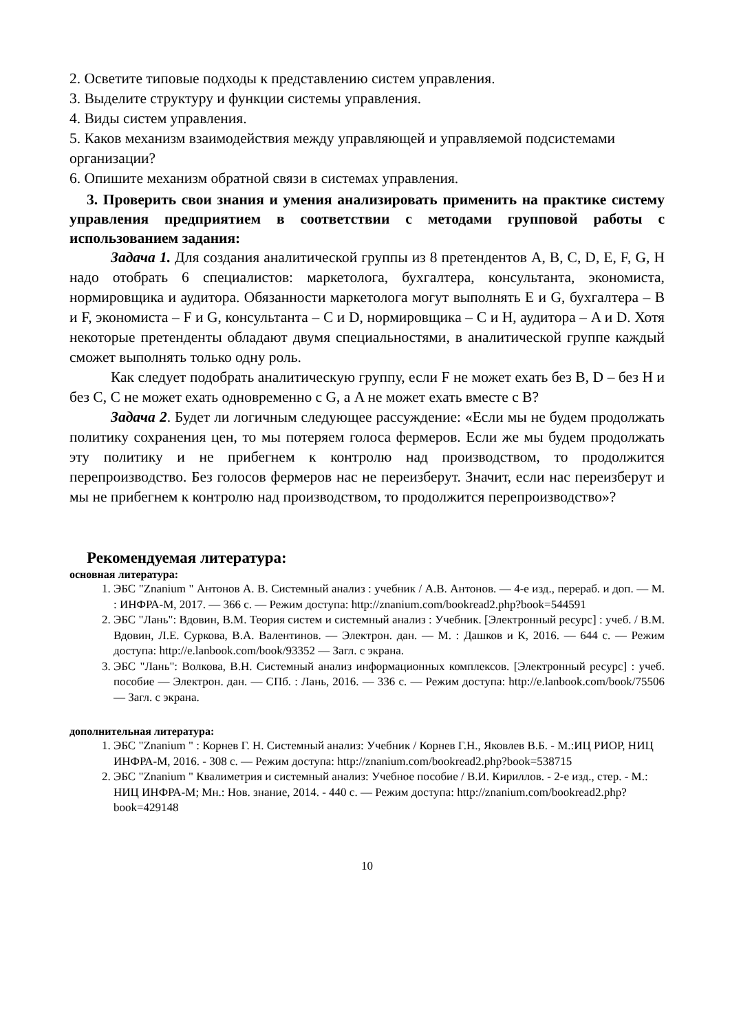2. Осветите типовые подходы к представлению систем управления.
3. Выделите структуру и функции системы управления.
4. Виды систем управления.
5. Каков механизм взаимодействия между управляющей и управляемой подсистемами организации?
6. Опишите механизм обратной связи в системах управления.
3. Проверить свои знания и умения анализировать применить на практике систему управления предприятием в соответствии с методами групповой работы с использованием задания:
Задача 1. Для создания аналитической группы из 8 претендентов A, B, C, D, E, F, G, H надо отобрать 6 специалистов: маркетолога, бухгалтера, консультанта, экономиста, нормировщика и аудитора. Обязанности маркетолога могут выполнять E и G, бухгалтера – B и F, экономиста – F и G, консультанта – C и D, нормировщика – C и H, аудитора – A и D. Хотя некоторые претенденты обладают двумя специальностями, в аналитической группе каждый сможет выполнять только одну роль.
Как следует подобрать аналитическую группу, если F не может ехать без B, D – без H и без C, C не может ехать одновременно с G, а A не может ехать вместе с B?
Задача 2. Будет ли логичным следующее рассуждение: «Если мы не будем продолжать политику сохранения цен, то мы потеряем голоса фермеров. Если же мы будем продолжать эту политику и не прибегнем к контролю над производством, то продолжится перепроизводство. Без голосов фермеров нас не переизберут. Значит, если нас переизберут и мы не прибегнем к контролю над производством, то продолжится перепроизводство»?
Рекомендуемая литература:
основная литература:
1. ЭБС "Znanium " Антонов А. В. Системный анализ : учебник / А.В. Антонов. — 4-е изд., перераб. и доп. — М. : ИНФРА-М, 2017. — 366 с. — Режим доступа: http://znanium.com/bookread2.php?book=544591
2. ЭБС "Лань": Вдовин, В.М. Теория систем и системный анализ : Учебник. [Электронный ресурс] : учеб. / В.М. Вдовин, Л.Е. Суркова, В.А. Валентинов. — Электрон. дан. — М. : Дашков и К, 2016. — 644 с. — Режим доступа: http://e.lanbook.com/book/93352 — Загл. с экрана.
3. ЭБС "Лань": Волкова, В.Н. Системный анализ информационных комплексов. [Электронный ресурс] : учеб. пособие — Электрон. дан. — СПб. : Лань, 2016. — 336 с. — Режим доступа: http://e.lanbook.com/book/75506 — Загл. с экрана.
дополнительная литература:
1. ЭБС "Znanium " : Корнев Г. Н. Системный анализ: Учебник / Корнев Г.Н., Яковлев В.Б. - М.:ИЦ РИОР, НИЦ ИНФРА-М, 2016. - 308 с. — Режим доступа: http://znanium.com/bookread2.php?book=538715
2. ЭБС "Znanium " Квалиметрия и системный анализ: Учебное пособие / В.И. Кириллов. - 2-е изд., стер. - М.: НИЦ ИНФРА-М; Мн.: Нов. знание, 2014. - 440 с. — Режим доступа: http://znanium.com/bookread2.php?book=429148
10